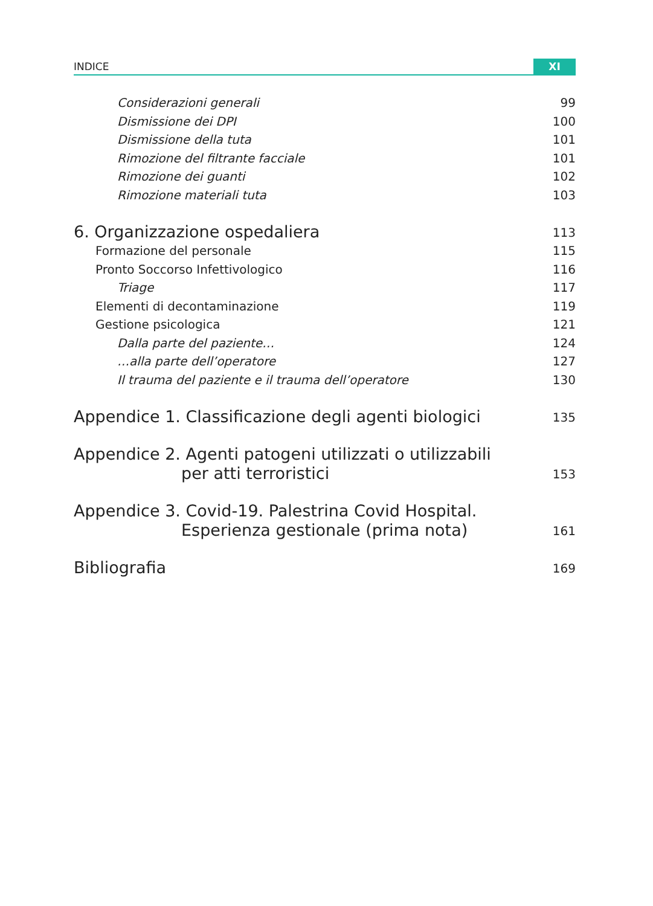INDICE XI
Considerazioni generali 99
Dismissione dei DPI 100
Dismissione della tuta 101
Rimozione del filtrante facciale 101
Rimozione dei guanti 102
Rimozione materiali tuta 103
6. Organizzazione ospedaliera 113
Formazione del personale 115
Pronto Soccorso Infettivologico 116
Triage 117
Elementi di decontaminazione 119
Gestione psicologica 121
Dalla parte del paziente… 124
…alla parte dell’operatore 127
Il trauma del paziente e il trauma dell’operatore 130
Appendice 1. Classificazione degli agenti biologici 135
Appendice 2. Agenti patogeni utilizzati o utilizzabili
per atti terroristici 153
Appendice 3. Covid-19. Palestrina Covid Hospital.
Esperienza gestionale (prima nota) 161
Bibliografia 169